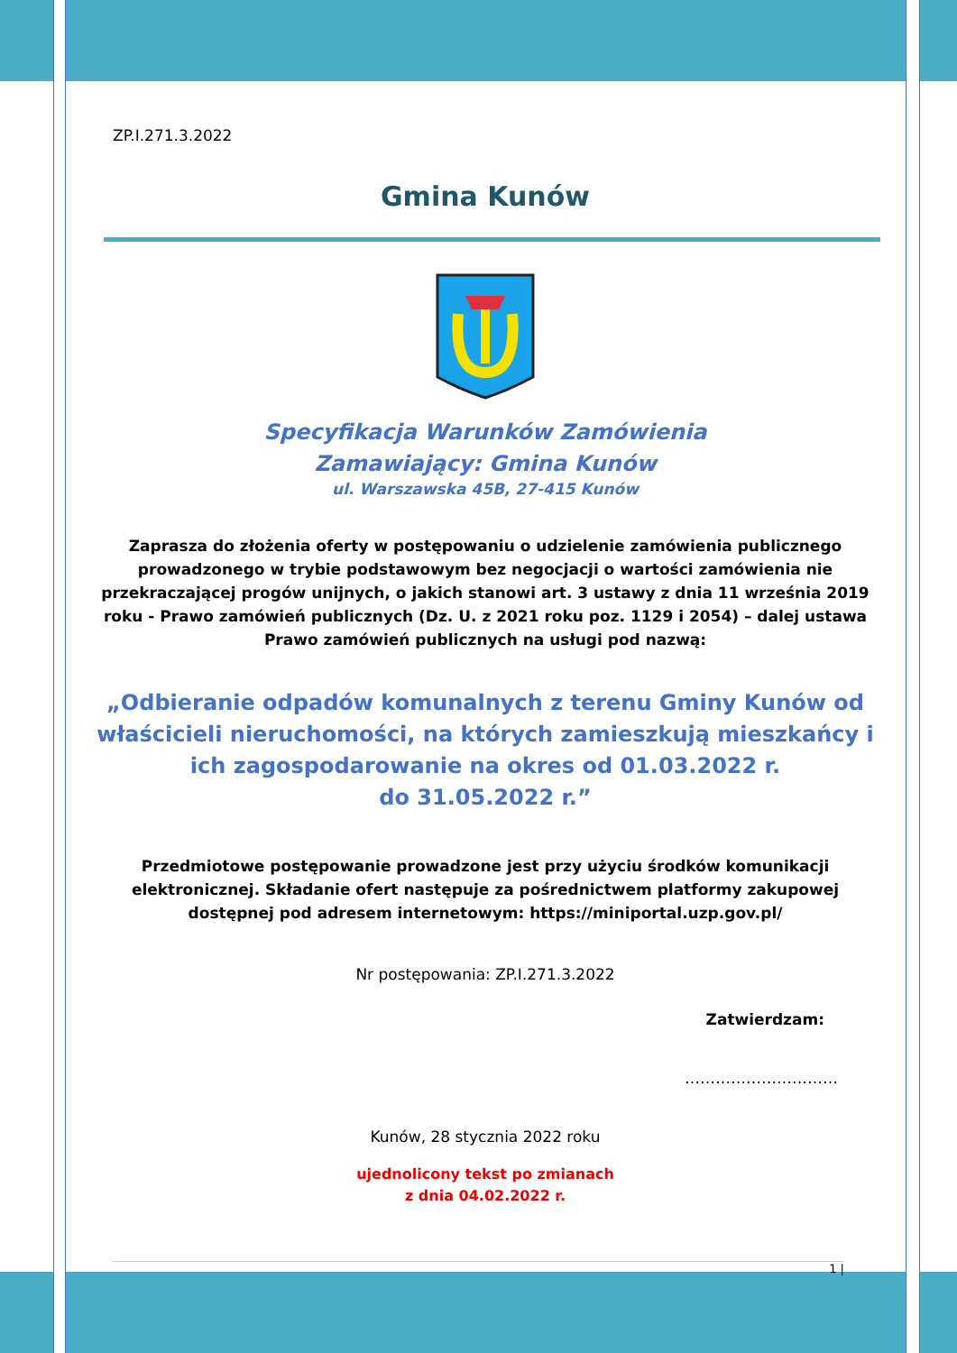ZP.I.271.3.2022
Gmina Kunów
Specyfikacja Warunków Zamówienia
Zamawiający: Gmina Kunów
ul. Warszawska 45B, 27-415 Kunów
Zaprasza do złożenia oferty w postępowaniu o udzielenie zamówienia publicznego prowadzonego w trybie podstawowym bez negocjacji o wartości zamówienia nie przekraczającej progów unijnych, o jakich stanowi art. 3 ustawy z dnia 11 września 2019 roku - Prawo zamówień publicznych (Dz. U. z 2021 roku poz. 1129 i 2054) – dalej ustawa Prawo zamówień publicznych na usługi pod nazwą:
„Odbieranie odpadów komunalnych z terenu Gminy Kunów od właścicieli nieruchomości, na których zamieszkują mieszkańcy i ich zagospodarowanie na okres od 01.03.2022 r.
do 31.05.2022 r.”
Przedmiotowe postępowanie prowadzone jest przy użyciu środków komunikacji elektronicznej. Składanie ofert następuje za pośrednictwem platformy zakupowej dostępnej pod adresem internetowym: https://miniportal.uzp.gov.pl/
Nr postępowania: ZP.I.271.3.2022
Zatwierdzam:
…………………………
Kunów, 28 stycznia 2022 roku
ujednolicony tekst po zmianach
z dnia 04.02.2022 r.
1 |